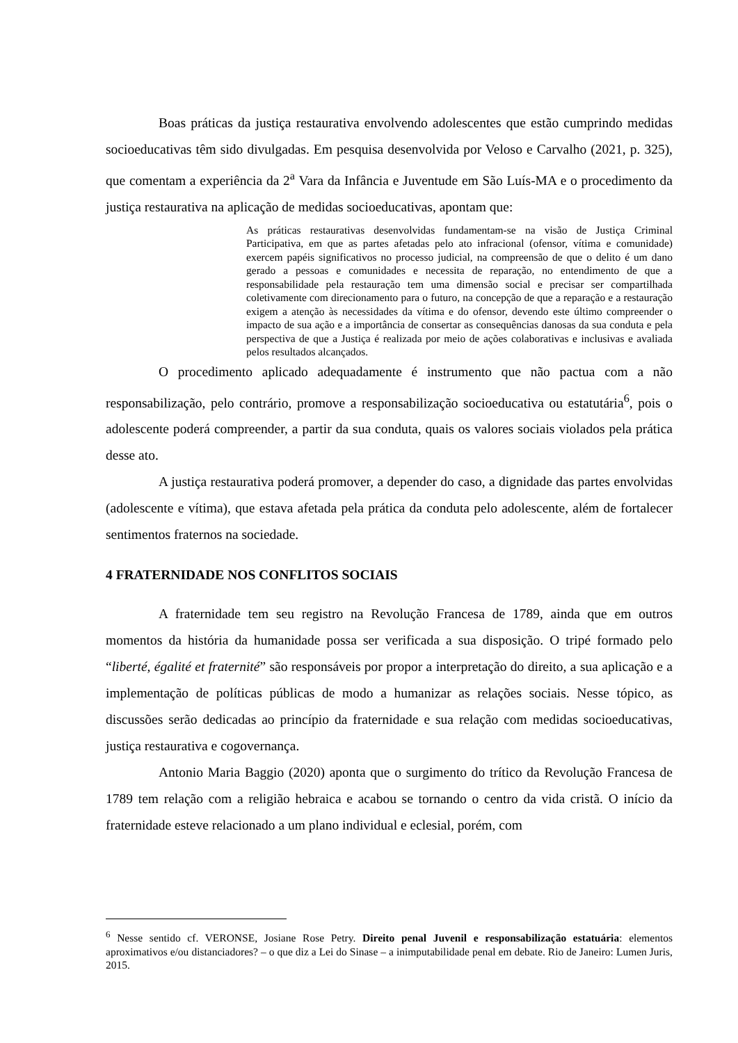Boas práticas da justiça restaurativa envolvendo adolescentes que estão cumprindo medidas socioeducativas têm sido divulgadas. Em pesquisa desenvolvida por Veloso e Carvalho (2021, p. 325), que comentam a experiência da 2<sup>a</sup> Vara da Infância e Juventude em São Luís-MA e o procedimento da justiça restaurativa na aplicação de medidas socioeducativas, apontam que:
As práticas restaurativas desenvolvidas fundamentam-se na visão de Justiça Criminal Participativa, em que as partes afetadas pelo ato infracional (ofensor, vítima e comunidade) exercem papéis significativos no processo judicial, na compreensão de que o delito é um dano gerado a pessoas e comunidades e necessita de reparação, no entendimento de que a responsabilidade pela restauração tem uma dimensão social e precisar ser compartilhada coletivamente com direcionamento para o futuro, na concepção de que a reparação e a restauração exigem a atenção às necessidades da vítima e do ofensor, devendo este último compreender o impacto de sua ação e a importância de consertar as consequências danosas da sua conduta e pela perspectiva de que a Justiça é realizada por meio de ações colaborativas e inclusivas e avaliada pelos resultados alcançados.
O procedimento aplicado adequadamente é instrumento que não pactua com a não responsabilização, pelo contrário, promove a responsabilização socioeducativa ou estatutária<sup>6</sup>, pois o adolescente poderá compreender, a partir da sua conduta, quais os valores sociais violados pela prática desse ato.
A justiça restaurativa poderá promover, a depender do caso, a dignidade das partes envolvidas (adolescente e vítima), que estava afetada pela prática da conduta pelo adolescente, além de fortalecer sentimentos fraternos na sociedade.
4 FRATERNIDADE NOS CONFLITOS SOCIAIS
A fraternidade tem seu registro na Revolução Francesa de 1789, ainda que em outros momentos da história da humanidade possa ser verificada a sua disposição. O tripé formado pelo “liberté, égalité et fraternité” são responsáveis por propor a interpretação do direito, a sua aplicação e a implementação de políticas públicas de modo a humanizar as relações sociais. Nesse tópico, as discussões serão dedicadas ao princípio da fraternidade e sua relação com medidas socioeducativas, justiça restaurativa e cogovernança.
Antonio Maria Baggio (2020) aponta que o surgimento do trítico da Revolução Francesa de 1789 tem relação com a religião hebraica e acabou se tornando o centro da vida cristã. O início da fraternidade esteve relacionado a um plano individual e eclesial, porém, com
<sup>6</sup> Nesse sentido cf. VERONSE, Josiane Rose Petry. Direito penal Juvenil e responsabilização estatuária: elementos aproximativos e/ou distanciadores? – o que diz a Lei do Sinase – a inimputabilidade penal em debate. Rio de Janeiro: Lumen Juris, 2015.